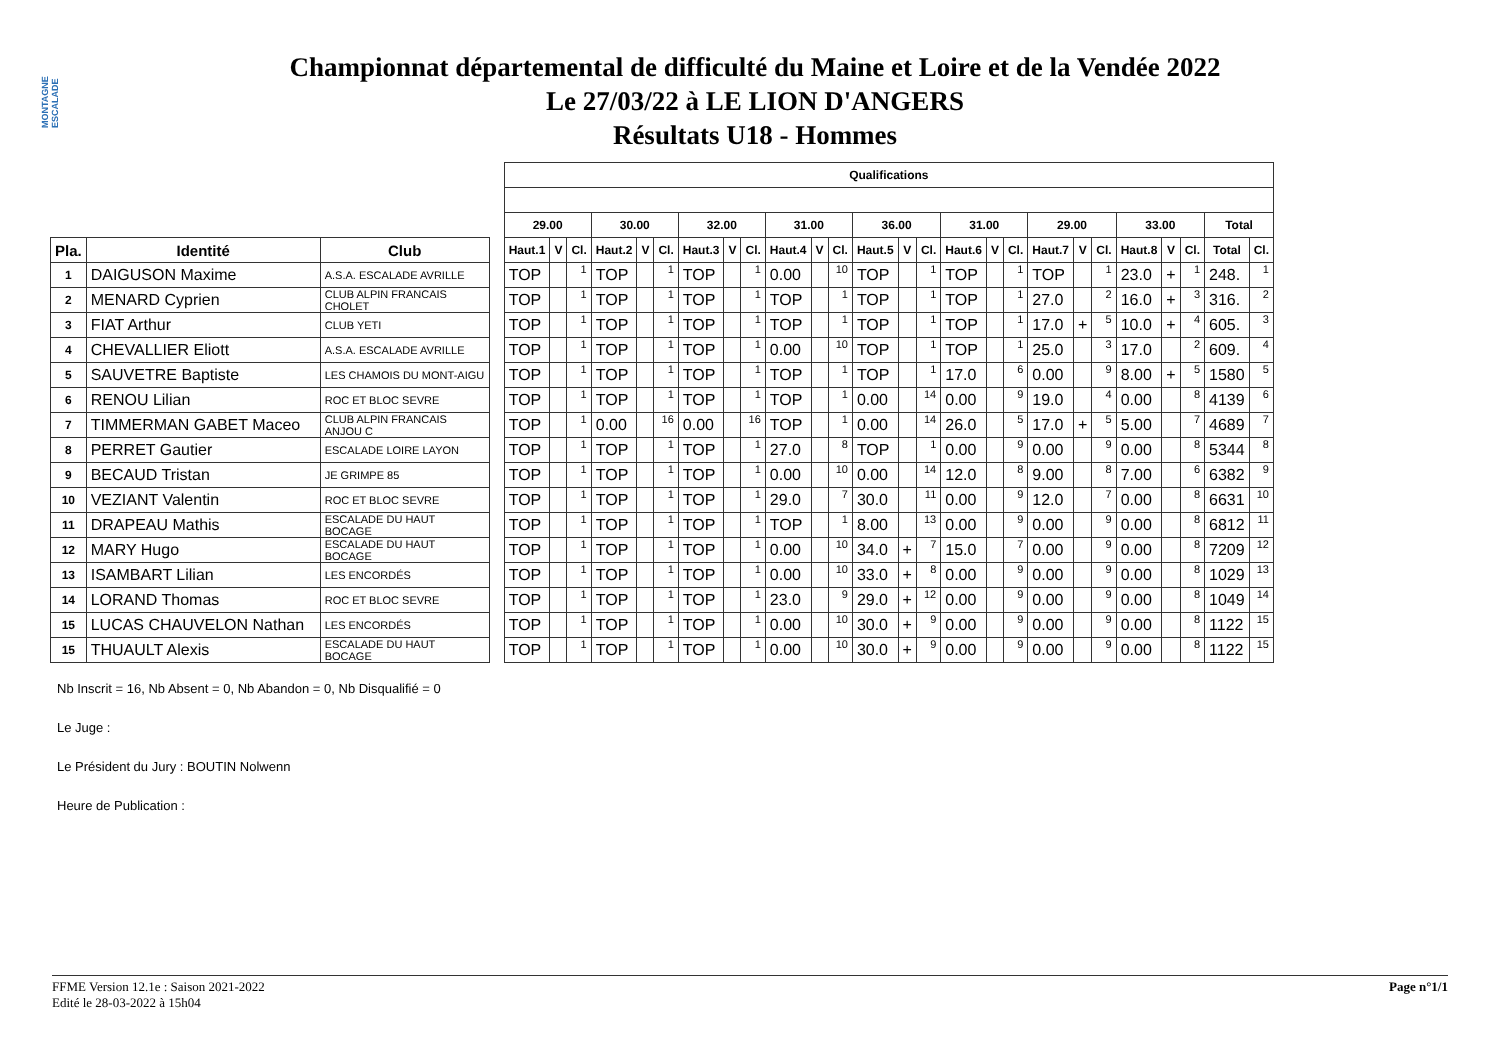MONTAGNE ESCALADE
Championnat départemental de difficulté du Maine et Loire et de la Vendée 2022
Le 27/03/22 à LE LION D'ANGERS
Résultats U18 - Hommes
| | | | | Qualifications | | | | | | | | | | | | | | | | | | | | | | | | | |
| | | | | 29.00 | | | 30.00 | | | 32.00 | | | 31.00 | | | 36.00 | | | 31.00 | | | 29.00 | | | 33.00 | | | Total | |
| Pla. | Identité | Club | | Haut.1 | V | Cl. | Haut.2 | V | Cl. | Haut.3 | V | Cl. | Haut.4 | V | Cl. | Haut.5 | V | Cl. | Haut.6 | V | Cl. | Haut.7 | V | Cl. | Haut.8 | V | Cl. | Total | Cl. |
| 1 | DAIGUSON Maxime | A.S.A. ESCALADE AVRILLE | | TOP | | 1 | TOP | | 1 | TOP | | 1 | 0.00 | | 10 | TOP | | 1 | TOP | | 1 | TOP | | 1 | 23.0 | + | 1 | 248. | 1 |
| 2 | MENARD Cyprien | CLUB ALPIN FRANCAIS CHOLET | | TOP | | 1 | TOP | | 1 | TOP | | 1 | TOP | | 1 | TOP | | 1 | TOP | | 1 | 27.0 | | 2 | 16.0 | + | 3 | 316. | 2 |
| 3 | FIAT Arthur | CLUB YETI | | TOP | | 1 | TOP | | 1 | TOP | | 1 | TOP | | 1 | TOP | | 1 | TOP | | 1 | 17.0 | + | 5 | 10.0 | + | 4 | 605. | 3 |
| 4 | CHEVALLIER Eliott | A.S.A. ESCALADE AVRILLE | | TOP | | 1 | TOP | | 1 | TOP | | 1 | 0.00 | | 10 | TOP | | 1 | TOP | | 1 | 25.0 | | 3 | 17.0 | | 2 | 609. | 4 |
| 5 | SAUVETRE Baptiste | LES CHAMOIS DU MONT-AIGU | | TOP | | 1 | TOP | | 1 | TOP | | 1 | TOP | | 1 | TOP | | 1 | 17.0 | | 6 | 0.00 | | 9 | 8.00 | + | 5 | 1580 | 5 |
| 6 | RENOU Lilian | ROC ET BLOC SEVRE | | TOP | | 1 | TOP | | 1 | TOP | | 1 | TOP | | 1 | 0.00 | | 14 | 0.00 | | 9 | 19.0 | | 4 | 0.00 | | 8 | 4139 | 6 |
| 7 | TIMMERMAN GABET Maceo | CLUB ALPIN FRANCAIS ANJOU C | | TOP | | 1 | 0.00 | | 16 | 0.00 | | 16 | TOP | | 1 | 0.00 | | 14 | 26.0 | | 5 | 17.0 | + | 5 | 5.00 | | 7 | 4689 | 7 |
| 8 | PERRET Gautier | ESCALADE LOIRE LAYON | | TOP | | 1 | TOP | | 1 | TOP | | 1 | 27.0 | | 8 | TOP | | 1 | 0.00 | | 9 | 0.00 | | 9 | 0.00 | | 8 | 5344 | 8 |
| 9 | BECAUD Tristan | JE GRIMPE 85 | | TOP | | 1 | TOP | | 1 | TOP | | 1 | 0.00 | | 10 | 0.00 | | 14 | 12.0 | | 8 | 9.00 | | 8 | 7.00 | | 6 | 6382 | 9 |
| 10 | VEZIANT Valentin | ROC ET BLOC SEVRE | | TOP | | 1 | TOP | | 1 | TOP | | 1 | 29.0 | | 7 | 30.0 | | 11 | 0.00 | | 9 | 12.0 | | 7 | 0.00 | | 8 | 6631 | 10 |
| 11 | DRAPEAU Mathis | ESCALADE DU HAUT BOCAGE | | TOP | | 1 | TOP | | 1 | TOP | | 1 | TOP | | 1 | 8.00 | | 13 | 0.00 | | 9 | 0.00 | | 9 | 0.00 | | 8 | 6812 | 11 |
| 12 | MARY Hugo | ESCALADE DU HAUT BOCAGE | | TOP | | 1 | TOP | | 1 | TOP | | 1 | 0.00 | | 10 | 34.0 | + | 7 | 15.0 | | 7 | 0.00 | | 9 | 0.00 | | 8 | 7209 | 12 |
| 13 | ISAMBART Lilian | LES ENCORDÉS | | TOP | | 1 | TOP | | 1 | TOP | | 1 | 0.00 | | 10 | 33.0 | + | 8 | 0.00 | | 9 | 0.00 | | 9 | 0.00 | | 8 | 1029 | 13 |
| 14 | LORAND Thomas | ROC ET BLOC SEVRE | | TOP | | 1 | TOP | | 1 | TOP | | 1 | 23.0 | | 9 | 29.0 | + | 12 | 0.00 | | 9 | 0.00 | | 9 | 0.00 | | 8 | 1049 | 14 |
| 15 | LUCAS CHAUVELON Nathan | LES ENCORDÉS | | TOP | | 1 | TOP | | 1 | TOP | | 1 | 0.00 | | 10 | 30.0 | + | 9 | 0.00 | | 9 | 0.00 | | 9 | 0.00 | | 8 | 1122 | 15 |
| 15 | THUAULT Alexis | ESCALADE DU HAUT BOCAGE | | TOP | | 1 | TOP | | 1 | TOP | | 1 | 0.00 | | 10 | 30.0 | + | 9 | 0.00 | | 9 | 0.00 | | 9 | 0.00 | | 8 | 1122 | 15 |
Nb Inscrit = 16, Nb Absent = 0, Nb Abandon = 0, Nb Disqualifié = 0
Le Juge :
Le Président du Jury : BOUTIN Nolwenn
Heure de Publication :
FFME Version 12.1e : Saison 2021-2022
Edité le 28-03-2022 à 15h04
Page n°1/1